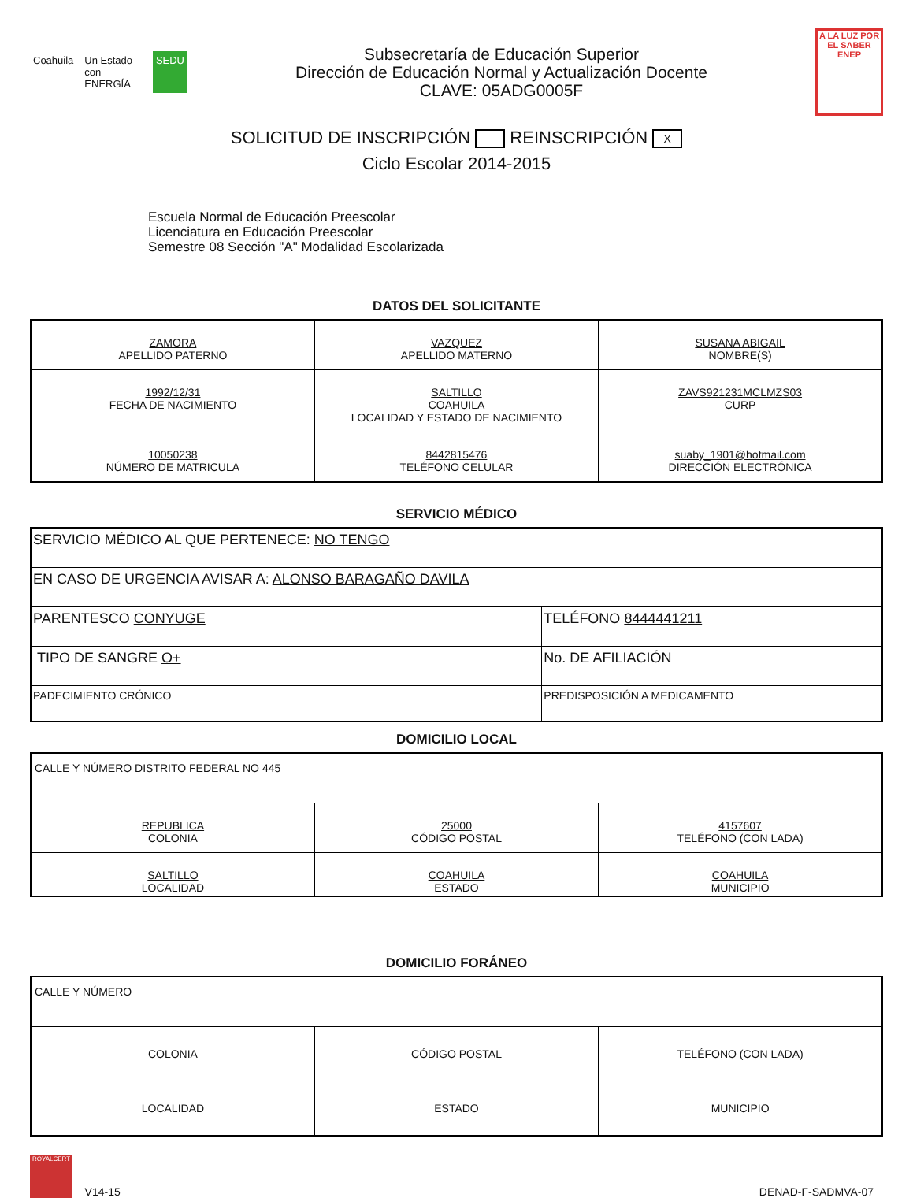Coahuila Un Estado con ENERGÍA SEDU
Subsecretaría de Educación Superior
Dirección de Educación Normal y Actualización Docente
CLAVE: 05ADG0005F
A LA LUZ POR EL SABER
ENEP
SOLICITUD DE INSCRIPCIÓN REINSCRIPCIÓN X
Ciclo Escolar 2014-2015
Escuela Normal de Educación Preescolar
Licenciatura en Educación Preescolar
Semestre 08 Sección "A" Modalidad Escolarizada
DATOS DEL SOLICITANTE
| ZAMORA APELLIDO PATERNO | VAZQUEZ APELLIDO MATERNO | SUSANA ABIGAIL NOMBRE(S) |
| 1992/12/31 FECHA DE NACIMIENTO | SALTILLO COAHUILA LOCALIDAD Y ESTADO DE NACIMIENTO | ZAVS921231MCLMZS03 CURP |
| 10050238 NÚMERO DE MATRICULA | 8442815476 TELÉFONO CELULAR | suaby_1901@hotmail.com DIRECCIÓN ELECTRÓNICA |
SERVICIO MÉDICO
| SERVICIO MÉDICO AL QUE PERTENECE: NO TENGO | |
| EN CASO DE URGENCIA AVISAR A: ALONSO BARAGAÑO DAVILA | |
| PARENTESCO CONYUGE | TELÉFONO 8444441211 |
| TIPO DE SANGRE O+ | No. DE AFILIACIÓN |
| PADECIMIENTO CRÓNICO | PREDISPOSICIÓN A MEDICAMENTO |
DOMICILIO LOCAL
| CALLE Y NÚMERO DISTRITO FEDERAL NO 445 | | |
| REPUBLICA COLONIA | 25000 CÓDIGO POSTAL | 4157607 TELÉFONO (CON LADA) |
| SALTILLO LOCALIDAD | COAHUILA ESTADO | COAHUILA MUNICIPIO |
DOMICILIO FORÁNEO
| CALLE Y NÚMERO | | |
| COLONIA | CÓDIGO POSTAL | TELÉFONO (CON LADA) |
| LOCALIDAD | ESTADO | MUNICIPIO |
ROYALCERT V14-15
DENAD-F-SADMVA-07